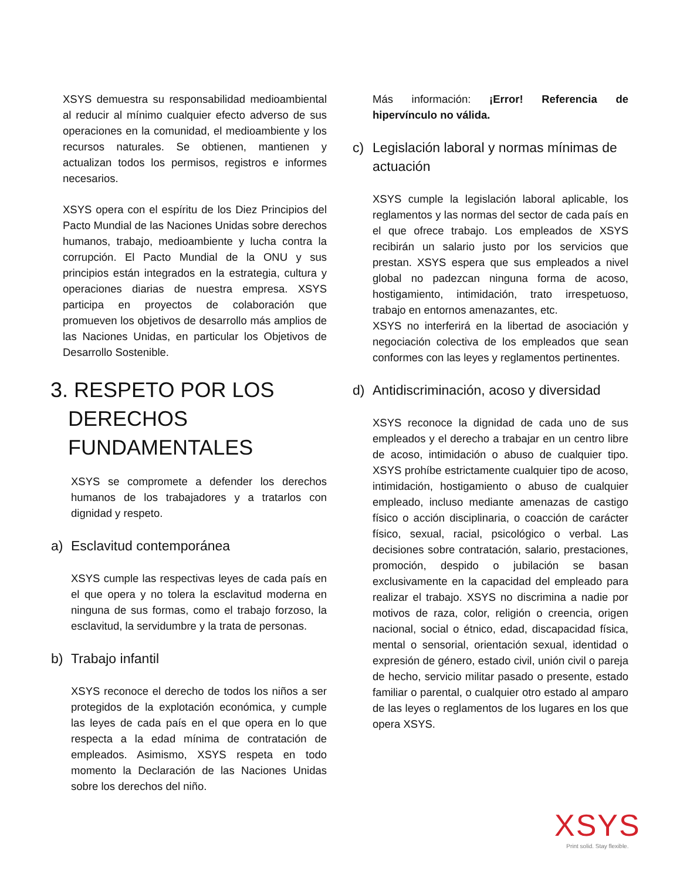XSYS demuestra su responsabilidad medioambiental al reducir al mínimo cualquier efecto adverso de sus operaciones en la comunidad, el medioambiente y los recursos naturales. Se obtienen, mantienen y actualizan todos los permisos, registros e informes necesarios.
XSYS opera con el espíritu de los Diez Principios del Pacto Mundial de las Naciones Unidas sobre derechos humanos, trabajo, medioambiente y lucha contra la corrupción. El Pacto Mundial de la ONU y sus principios están integrados en la estrategia, cultura y operaciones diarias de nuestra empresa. XSYS participa en proyectos de colaboración que promueven los objetivos de desarrollo más amplios de las Naciones Unidas, en particular los Objetivos de Desarrollo Sostenible.
3. RESPETO POR LOS
DERECHOS
FUNDAMENTALES
XSYS se compromete a defender los derechos humanos de los trabajadores y a tratarlos con dignidad y respeto.
a) Esclavitud contemporánea
XSYS cumple las respectivas leyes de cada país en el que opera y no tolera la esclavitud moderna en ninguna de sus formas, como el trabajo forzoso, la esclavitud, la servidumbre y la trata de personas.
b) Trabajo infantil
XSYS reconoce el derecho de todos los niños a ser protegidos de la explotación económica, y cumple las leyes de cada país en el que opera en lo que respecta a la edad mínima de contratación de empleados. Asimismo, XSYS respeta en todo momento la Declaración de las Naciones Unidas sobre los derechos del niño.
Más información: ¡Error! Referencia de hipervínculo no válida.
c) Legislación laboral y normas mínimas de actuación
XSYS cumple la legislación laboral aplicable, los reglamentos y las normas del sector de cada país en el que ofrece trabajo. Los empleados de XSYS recibirán un salario justo por los servicios que prestan. XSYS espera que sus empleados a nivel global no padezcan ninguna forma de acoso, hostigamiento, intimidación, trato irrespetuoso, trabajo en entornos amenazantes, etc.
XSYS no interferirá en la libertad de asociación y negociación colectiva de los empleados que sean conformes con las leyes y reglamentos pertinentes.
d) Antidiscriminación, acoso y diversidad
XSYS reconoce la dignidad de cada uno de sus empleados y el derecho a trabajar en un centro libre de acoso, intimidación o abuso de cualquier tipo. XSYS prohíbe estrictamente cualquier tipo de acoso, intimidación, hostigamiento o abuso de cualquier empleado, incluso mediante amenazas de castigo físico o acción disciplinaria, o coacción de carácter físico, sexual, racial, psicológico o verbal. Las decisiones sobre contratación, salario, prestaciones, promoción, despido o jubilación se basan exclusivamente en la capacidad del empleado para realizar el trabajo. XSYS no discrimina a nadie por motivos de raza, color, religión o creencia, origen nacional, social o étnico, edad, discapacidad física, mental o sensorial, orientación sexual, identidad o expresión de género, estado civil, unión civil o pareja de hecho, servicio militar pasado o presente, estado familiar o parental, o cualquier otro estado al amparo de las leyes o reglamentos de los lugares en los que opera XSYS.
XSYS
Print solid. Stay flexible.